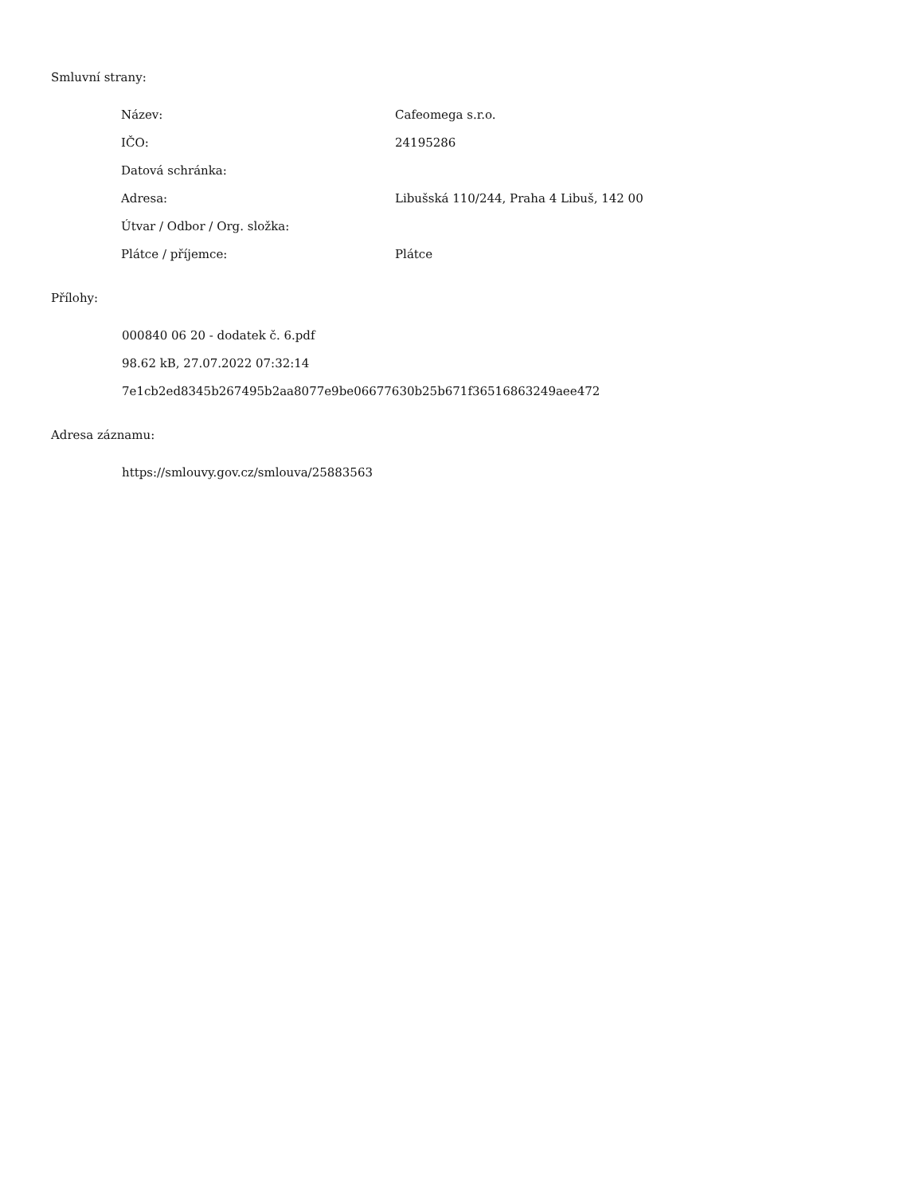Smluvní strany:
| Název: | Cafeomega s.r.o. |
| IČO: | 24195286 |
| Datová schránka: | |
| Adresa: | Libušská 110/244, Praha 4 Libuš, 142 00 |
| Útvar / Odbor / Org. složka: | |
| Plátce / příjemce: | Plátce |
Přílohy:
000840 06 20 - dodatek č. 6.pdf
98.62 kB, 27.07.2022 07:32:14
7e1cb2ed8345b267495b2aa8077e9be06677630b25b671f36516863249aee472
Adresa záznamu:
https://smlouvy.gov.cz/smlouva/25883563